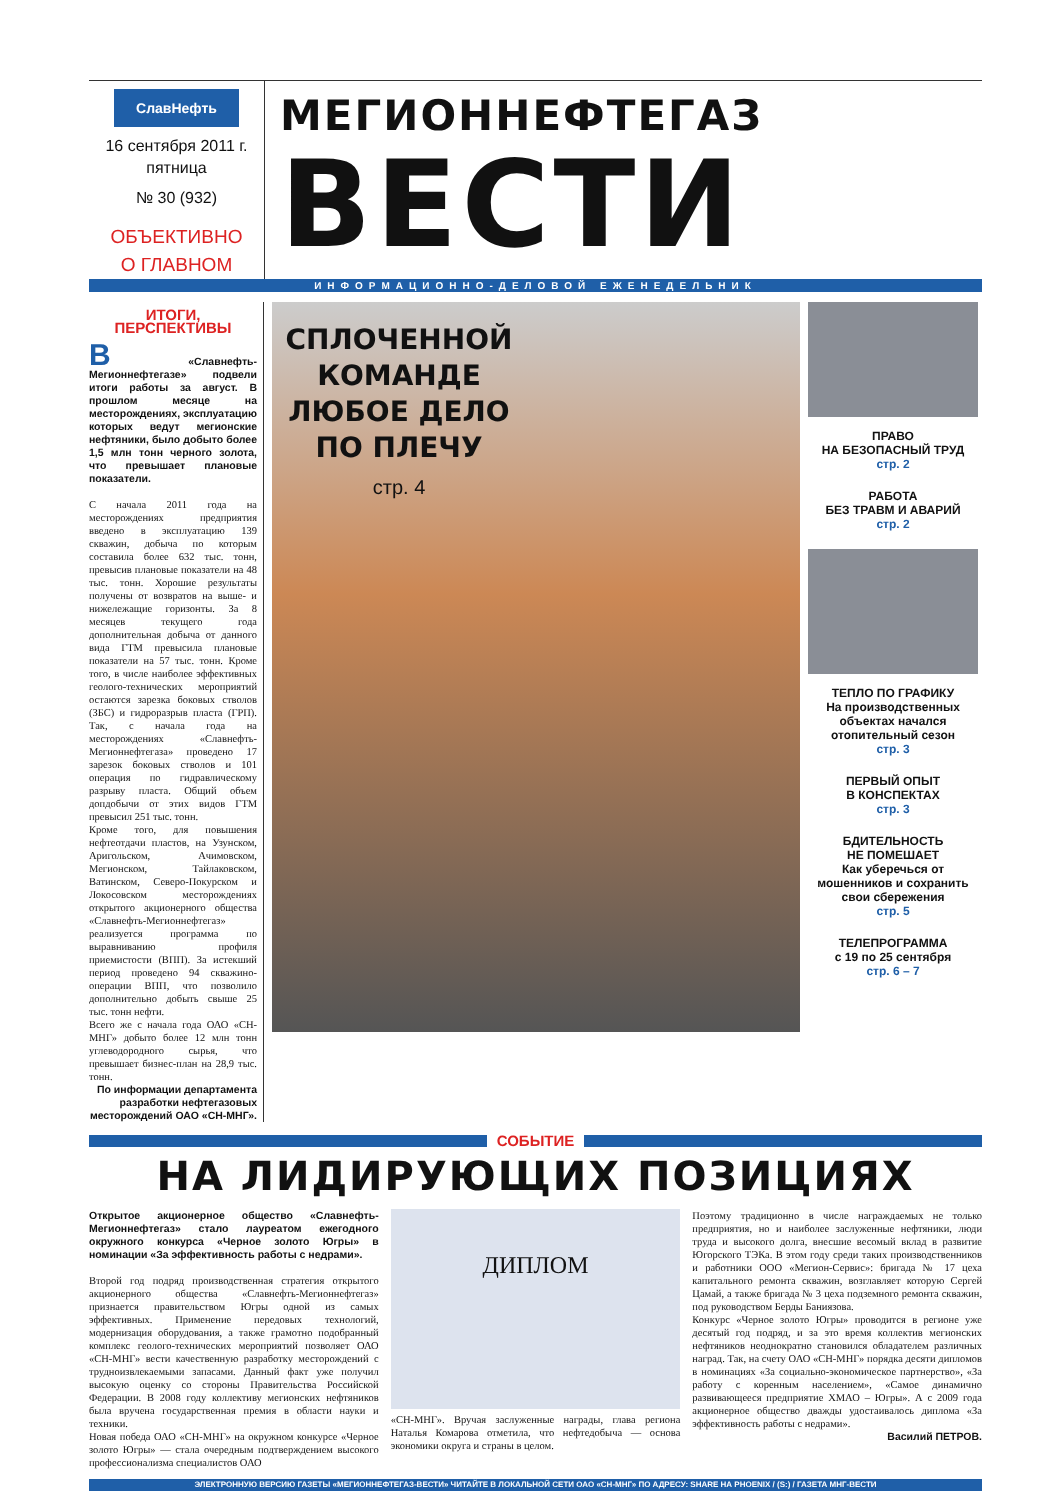СлавНефть
16 сентября 2011 г.
пятница
№ 30 (932)
ОБЪЕКТИВНО
О ГЛАВНОМ
МЕГИОННЕФТЕГАЗ
ВЕСТИ
ИНФОРМАЦИОННО-ДЕЛОВОЙ ЕЖЕНЕДЕЛЬНИК
ИТОГИ,
ПЕРСПЕКТИВЫ
В «Славнефть-Мегионнефтегазе» подвели итоги работы за август. В прошлом месяце на месторождениях, эксплуатацию которых ведут мегионские нефтяники, было добыто более 1,5 млн тонн черного золота, что превышает плановые показатели.
С начала 2011 года на месторождениях предприятия введено в эксплуатацию 139 скважин, добыча по которым составила более 632 тыс. тонн, превысив плановые показатели на 48 тыс. тонн. Хорошие результаты получены от возвратов на выше- и нижележащие горизонты. За 8 месяцев текущего года дополнительная добыча от данного вида ГТМ превысила плановые показатели на 57 тыс. тонн. Кроме того, в числе наиболее эффективных геолого-технических мероприятий остаются зарезка боковых стволов (ЗБС) и гидроразрыв пласта (ГРП). Так, с начала года на месторождениях «Славнефть-Мегионнефтегаза» проведено 17 зарезок боковых стволов и 101 операция по гидравлическому разрыву пласта. Общий объем допдобычи от этих видов ГТМ превысил 251 тыс. тонн.
Кроме того, для повышения нефтеотдачи пластов, на Узунском, Аригольском, Ачимовском, Мегионском, Тайлаковском, Ватинском, Северо-Покурском и Локосовском месторождениях открытого акционерного общества «Славнефть-Мегионнефтегаз» реализуется программа по выравниванию профиля приемистости (ВПП). За истекший период проведено 94 скважино-операции ВПП, что позволило дополнительно добыть свыше 25 тыс. тонн нефти.
Всего же с начала года ОАО «СН-МНГ» добыто более 12 млн тонн углеводородного сырья, что превышает бизнес-план на 28,9 тыс. тонн.
По информации департамента разработки нефтегазовых месторождений ОАО «СН-МНГ».
СПЛОЧЕННОЙ КОМАНДЕ ЛЮБОЕ ДЕЛО ПО ПЛЕЧУ
стр. 4
ПРАВО
НА БЕЗОПАСНЫЙ ТРУД
стр. 2
РАБОТА
БЕЗ ТРАВМ И АВАРИЙ
стр. 2
ТЕПЛО ПО ГРАФИКУ
На производственных объектах начался отопительный сезон
стр. 3
ПЕРВЫЙ ОПЫТ
В КОНСПЕКТАХ
стр. 3
БДИТЕЛЬНОСТЬ
НЕ ПОМЕШАЕТ
Как уберечься от мошенников и сохранить свои сбережения
стр. 5
ТЕЛЕПРОГРАММА
с 19 по 25 сентября
стр. 6 – 7
СОБЫТИЕ
НА ЛИДИРУЮЩИХ ПОЗИЦИЯХ
Открытое акционерное общество «Славнефть-Мегионнефтегаз» стало лауреатом ежегодного окружного конкурса «Черное золото Югры» в номинации «За эффективность работы с недрами».
Второй год подряд производственная стратегия открытого акционерного общества «Славнефть-Мегионнефтегаз» признается правительством Югры одной из самых эффективных. Применение передовых технологий, модернизация оборудования, а также грамотно подобранный комплекс геолого-технических мероприятий позволяет ОАО «СН-МНГ» вести качественную разработку месторождений с трудноизвлекаемыми запасами. Данный факт уже получил высокую оценку со стороны Правительства Российской Федерации. В 2008 году коллективу мегионских нефтяников была вручена государственная премия в области науки и техники.
Новая победа ОАО «СН-МНГ» на окружном конкурсе «Черное золото Югры» — стала очередным подтверждением высокого профессионализма специалистов ОАО
ДИПЛОМ
«СН-МНГ». Вручая заслуженные награды, глава региона Наталья Комарова отметила, что нефтедобыча — основа экономики округа и страны в целом.
Поэтому традиционно в числе награждаемых не только предприятия, но и наиболее заслуженные нефтяники, люди труда и высокого долга, внесшие весомый вклад в развитие Югорского ТЭКа. В этом году среди таких производственников и работники ООО «Мегион-Сервис»: бригада № 17 цеха капитального ремонта скважин, возглавляет которую Сергей Цамай, а также бригада № 3 цеха подземного ремонта скважин, под руководством Берды Баниязова.
Конкурс «Черное золото Югры» проводится в регионе уже десятый год подряд, и за это время коллектив мегионских нефтяников неоднократно становился обладателем различных наград. Так, на счету ОАО «СН-МНГ» порядка десяти дипломов в номинациях «За социально-экономическое партнерство», «За работу с коренным населением», «Самое динамично развивающееся предприятие ХМАО – Югры». А с 2009 года акционерное общество дважды удостаивалось диплома «За эффективность работы с недрами».
Василий ПЕТРОВ.
ЭЛЕКТРОННУЮ ВЕРСИЮ ГАЗЕТЫ «МЕГИОННЕФТЕГАЗ-ВЕСТИ» ЧИТАЙТЕ В ЛОКАЛЬНОЙ СЕТИ ОАО «СН-МНГ» ПО АДРЕСУ: SHARE НА PHOENIX / (S:) / ГАЗЕТА МНГ-ВЕСТИ